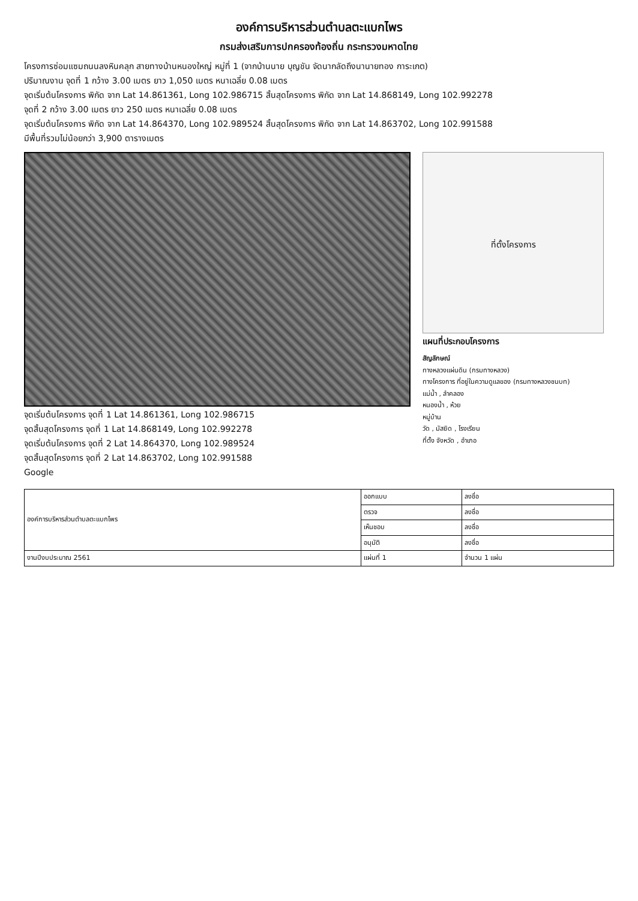องค์การบริหารส่วนตำบลตะแบกไพร
กรมส่งเสริมการปกครองท้องถิ่น กระทรวงมหาดไทย
โครงการซ่อมแซมถนนลงหินคลุก สายทางบ้านหนองใหญ่ หมู่ที่ 1 (จากบ้านนาย บุญชัน จัดนากลัดถึงนานายทอง การะเกต)
ปริมาณงาน จุดที่ 1 กว้าง 3.00 เมตร ยาว 1,050 เมตร หนาเฉลี่ย 0.08 เมตร
จุดเริ่มต้นโครงการ พิกัด จาก Lat 14.861361, Long 102.986715 สิ้นสุดโครงการ พิกัด จาก Lat 14.868149, Long 102.992278
จุดที่ 2 กว้าง 3.00 เมตร ยาว 250 เมตร หนาเฉลี่ย 0.08 เมตร
จุดเริ่มต้นโครงการ พิกัด จาก Lat 14.864370, Long 102.989524 สิ้นสุดโครงการ พิกัด จาก Lat 14.863702, Long 102.991588
มีพื้นที่รวมไม่น้อยกว่า 3,900 ตารางเมตร
จุดเริ่มต้นโครงการ จุดที่ 1 Lat 14.861361, Long 102.986715
จุดสิ้นสุดโครงการ จุดที่ 1 Lat 14.868149, Long 102.992278
จุดเริ่มต้นโครงการ จุดที่ 2 Lat 14.864370, Long 102.989524
จุดสิ้นสุดโครงการ จุดที่ 2 Lat 14.863702, Long 102.991588
Google
ที่ตั้งโครงการ
แผนที่ประกอบโครงการ
สัญลักษณ์
ทางหลวงแผ่นดิน (กรมทางหลวง)
ทางโครงการ ที่อยู่ในความดูแลของ (กรมทางหลวงชนบท)
แม่น้ำ , ลำคลอง
หนองน้ำ , ห้วย
หมู่บ้าน
วัด , มัสยิด , โรงเรียน
ที่ตั้ง จังหวัด , อำเภอ
| องค์การบริหารส่วนตำบลตะแบกไพร | ออกแบบ | ลงชื่อ |
| | ตรวจ | ลงชื่อ |
| | เห็นชอบ | ลงชื่อ |
| | อนุมัติ | ลงชื่อ |
| งานปีงบประมาณ 2561 | แผ่นที่ 1 | จำนวน 1 แผ่น |